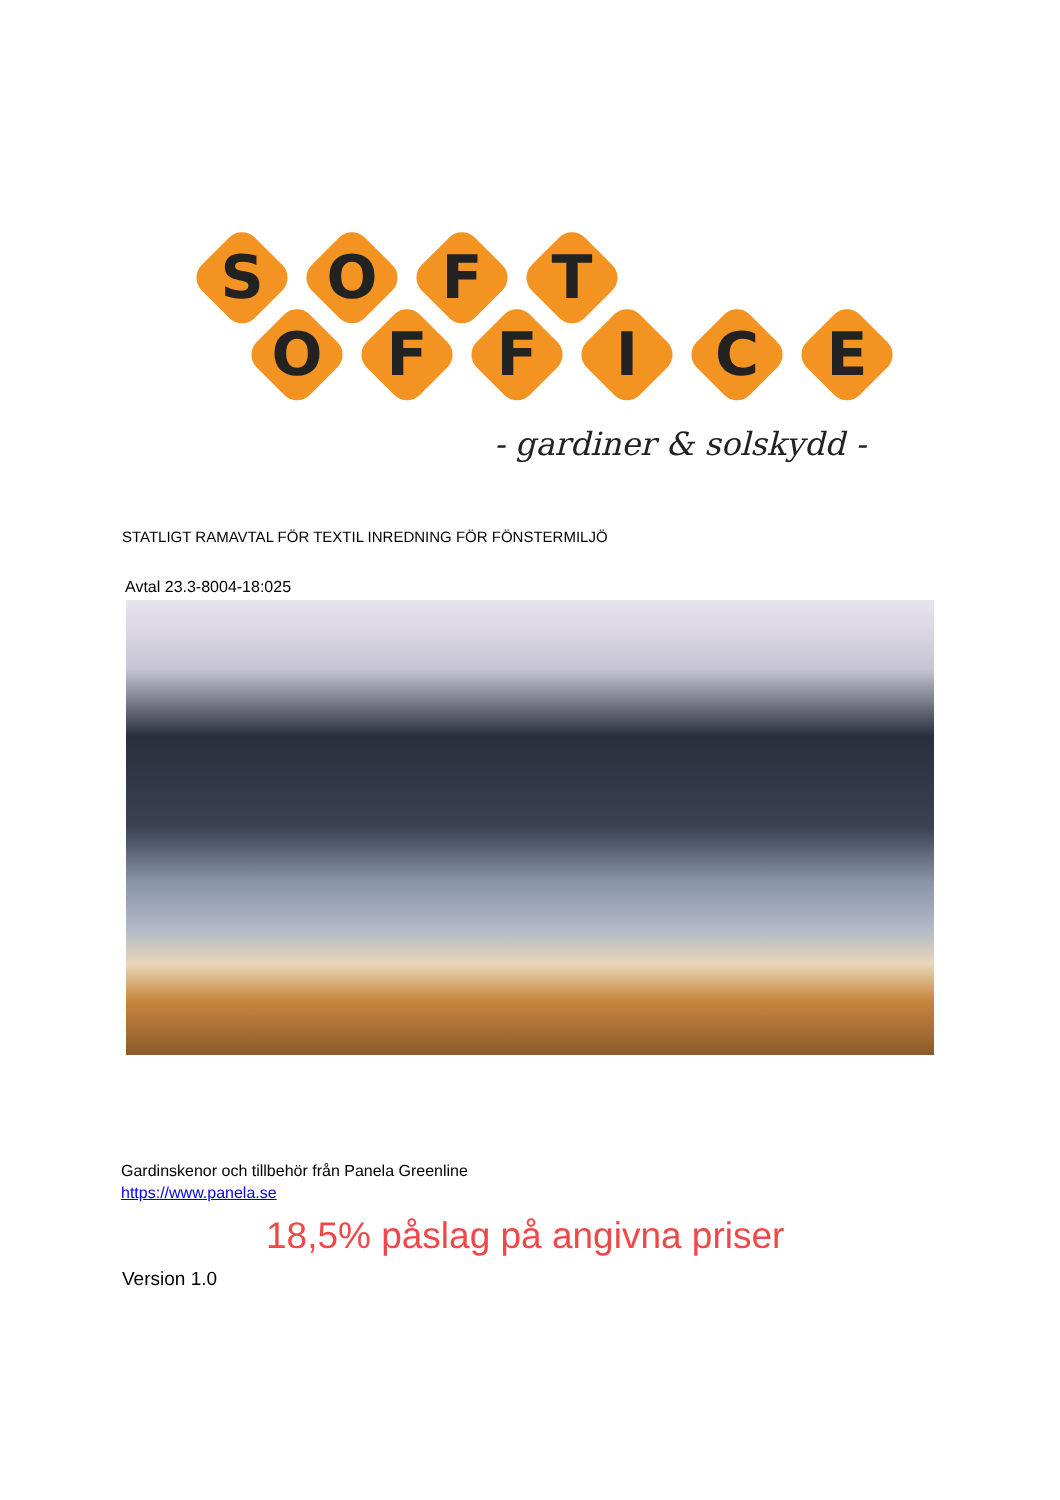S
O
F
T
O
F
F
I
C
E
- gardiner & solskydd -
STATLIGT RAMAVTAL FÖR TEXTIL INREDNING FÖR FÖNSTERMILJÖ
Avtal 23.3-8004-18:025
Gardinskenor och tillbehör från Panela Greenline
https://www.panela.se
18,5% påslag på angivna priser
Version 1.0